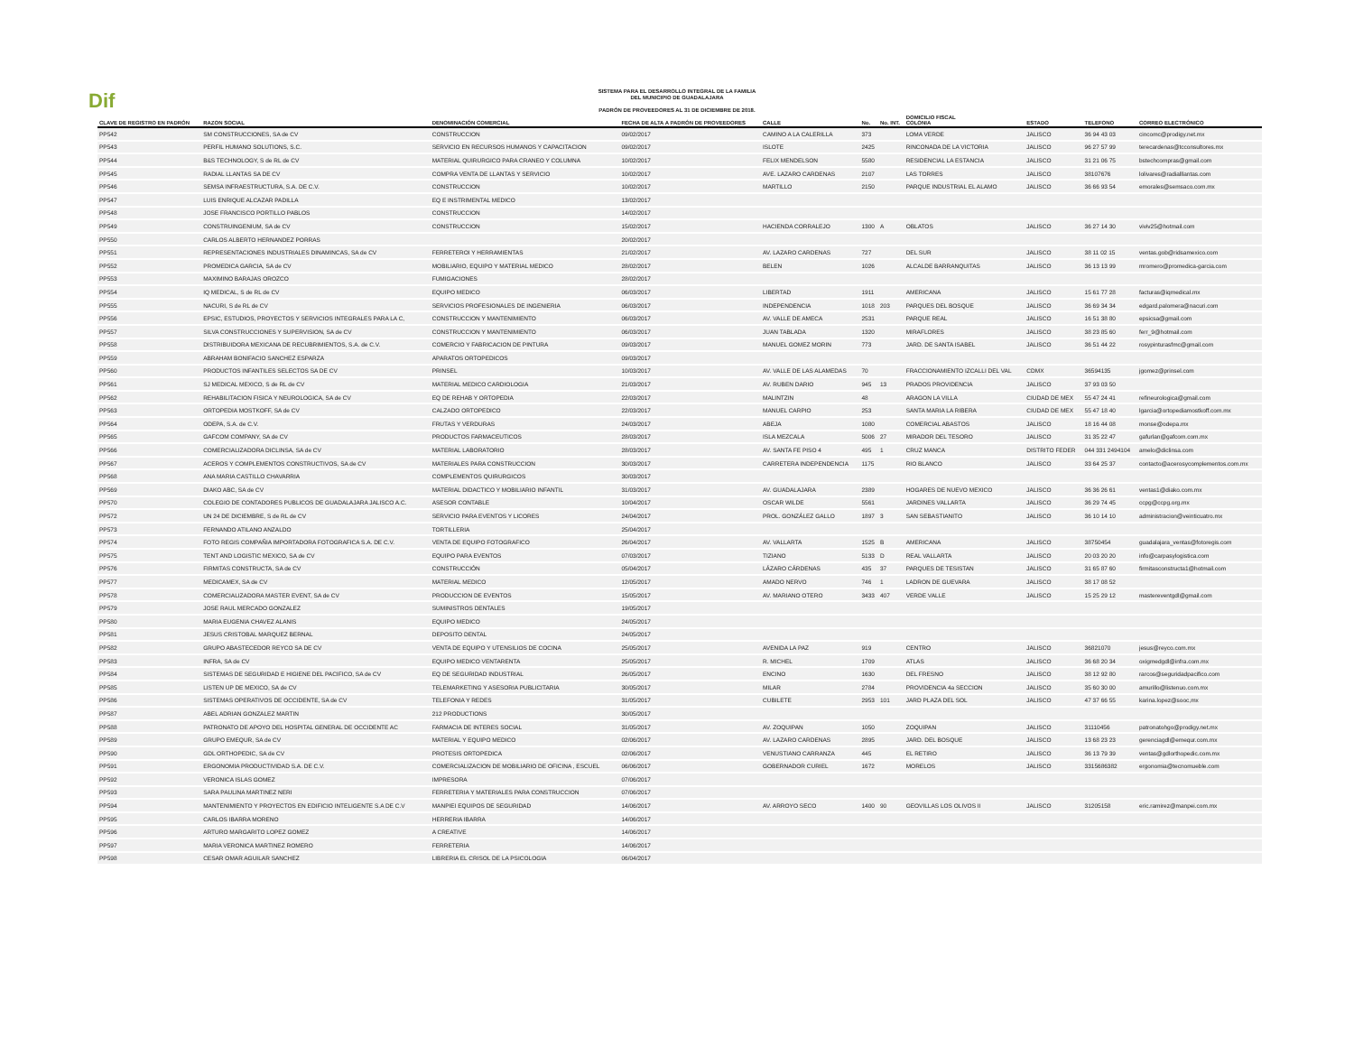Dif
SISTEMA PARA EL DESARROLLO INTEGRAL DE LA FAMILIA
DEL MUNICIPIO DE GUADALAJARA
PADRÓN DE PROVEEDORES AL 31 DE DICIEMBRE DE 2018.
| CLAVE DE REGISTRO EN PADRÓN | RAZON SOCIAL | DENOMINACIÓN COMERCIAL | FECHA DE ALTA A PADRÓN DE PROVEEDORES | CALLE | No. | No. INT. | DOMICILIO FISCAL COLONIA | ESTADO | TELEFONO | CORREO ELECTRÓNICO |
| --- | --- | --- | --- | --- | --- | --- | --- | --- | --- | --- |
| PP542 | SM CONSTRUCCIONES, SA de CV | CONSTRUCCION | 09/02/2017 | CAMINO A LA CALERILLA | 373 | | LOMA VERDE | JALISCO | 36 94 43 03 | cincomc@prodigy.net.mx |
| PP543 | PERFIL HUMANO SOLUTIONS, S.C. | SERVICIO EN RECURSOS HUMANOS Y CAPACITACION | 09/02/2017 | ISLOTE | 2425 | | RINCONADA DE LA VICTORIA | JALISCO | 96 27 57 99 | terecardenas@tcconsultores.mx |
| PP544 | B&S TECHNOLOGY, S de RL de CV | MATERIAL QUIRURGICO PARA CRANEO Y COLUMNA | 10/02/2017 | FELIX MENDELSON | 5580 | | RESIDENCIAL LA ESTANCIA | JALISCO | 31 21 06 75 | bstechcompras@gmail.com |
| PP545 | RADIAL LLANTAS SA DE CV | COMPRA VENTA DE LLANTAS Y SERVICIO | 10/02/2017 | AVE. LAZARO CARDENAS | 2107 | | LAS TORRES | JALISCO | 38107676 | lolivares@radialllantas.com |
| PP546 | SEMSA INFRAESTRUCTURA, S.A. DE C.V. | CONSTRUCCION | 10/02/2017 | MARTILLO | 2150 | | PARQUE INDUSTRIAL EL ALAMO | JALISCO | 36 66 93 54 | emorales@semsaco.com.mx |
| PP547 | LUIS ENRIQUE ALCAZAR PADILLA | EQ E INSTRIMENTAL MEDICO | 13/02/2017 | | | | | | | |
| PP548 | JOSE FRANCISCO PORTILLO PABLOS | CONSTRUCCION | 14/02/2017 | | | | | | | |
| PP549 | CONSTRUINGENIUM, SA de CV | CONSTRUCCION | 15/02/2017 | HACIENDA CORRALEJO | 1300 | A | OBLATOS | JALISCO | 36 27 14 30 | viviv25@hotmail.com |
| PP550 | CARLOS ALBERTO HERNANDEZ PORRAS | | 20/02/2017 | | | | | | | |
| PP551 | REPRESENTACIONES INDUSTRIALES DINAMINCAS, SA de CV | FERRETEROI Y HERRAMIENTAS | 21/02/2017 | AV. LAZARO CARDENAS | 727 | | DEL SUR | JALISCO | 38 11 02 15 | ventas.gob@ridsamexico.com |
| PP552 | PROMEDICA GARCIA, SA de CV | MOBILIARIO, EQUIPO Y MATERIAL MEDICO | 28/02/2017 | BELEN | 1026 | | ALCALDE BARRANQUITAS | JALISCO | 36 13 13 99 | mromero@promedica-garcia.com |
| PP553 | MAXIMINO BARAJAS OROZCO | FUMIGACIONES | 28/02/2017 | | | | | | | |
| PP554 | IQ MEDICAL, S de RL de CV | EQUIPO MEDICO | 06/03/2017 | LIBERTAD | 1911 | | AMERICANA | JALISCO | 15 61 77 28 | facturas@iqmedical.mx |
| PP555 | NACURI, S de RL de CV | SERVICIOS PROFESIONALES DE INGENIERIA | 06/03/2017 | INDEPENDENCIA | 1018 | 203 | PARQUES DEL BOSQUE | JALISCO | 36 69 34 34 | edgard.palomera@nacuri.com |
| PP556 | EPSIC, ESTUDIOS, PROYECTOS Y SERVICIOS INTEGRALES PARA LA C, | CONSTRUCCION Y MANTENIMIENTO | 06/03/2017 | AV. VALLE DE AMECA | 2531 | | PARQUE REAL | JALISCO | 16 51 38 80 | epsicsa@gmail.com |
| PP557 | SILVA CONSTRUCCIONES Y SUPERVISION, SA de CV | CONSTRUCCION Y MANTENIMIENTO | 06/03/2017 | JUAN TABLADA | 1320 | | MIRAFLORES | JALISCO | 38 23 85 60 | ferr_9@hotmail.com |
| PP558 | DISTRIBUIDORA MEXICANA DE RECUBRIMIENTOS, S.A. de C.V. | COMERCIO Y FABRICACION DE PINTURA | 09/03/2017 | MANUEL GOMEZ MORIN | 773 | | JARD. DE SANTA ISABEL | JALISCO | 36 51 44 22 | rosypinturasfmc@gmail.com |
| PP559 | ABRAHAM BONIFACIO SANCHEZ ESPARZA | APARATOS ORTOPEDICOS | 09/03/2017 | | | | | | | |
| PP560 | PRODUCTOS INFANTILES SELECTOS SA DE CV | PRINSEL | 10/03/2017 | AV. VALLE DE LAS ALAMEDAS | 70 | | FRACCIONAMIENTO IZCALLI DEL VAL | CDMX | 36594135 | jgomez@prinsel.com |
| PP561 | SJ MEDICAL MEXICO, S de RL de CV | MATERIAL MEDICO CARDIOLOGIA | 21/03/2017 | AV. RUBEN DARIO | 945 | 13 | PRADOS PROVIDENCIA | JALISCO | 37 93 03 50 | |
| PP562 | REHABILITACION FISICA Y NEUROLOGICA, SA de CV | EQ DE REHAB Y ORTOPEDIA | 22/03/2017 | MALINTZIN | 48 | | ARAGON LA VILLA | CIUDAD DE MEX | 55 47 24 41 | refineurologica@gmail.com |
| PP563 | ORTOPEDIA MOSTKOFF, SA de CV | CALZADO ORTOPEDICO | 22/03/2017 | MANUEL CARPIO | 253 | | SANTA MARIA LA RIBERA | CIUDAD DE MEX | 55 47 18 40 | lgarcia@ortopediamostkoff.com.mx |
| PP564 | ODEPA, S.A. de C.V. | FRUTAS Y VERDURAS | 24/03/2017 | ABEJA | 1080 | | COMERCIAL ABASTOS | JALISCO | 18 16 44 08 | monse@odepa.mx |
| PP565 | GAFCOM COMPANY, SA de CV | PRODUCTOS FARMACEUTICOS | 28/03/2017 | ISLA MEZCALA | 5006 | 27 | MIRADOR DEL TESORO | JALISCO | 31 35 22 47 | gafurlan@gafcom.com.mx |
| PP566 | COMERCIALIZADORA DICLINSA, SA de CV | MATERIAL LABORATORIO | 28/03/2017 | AV. SANTA FE PISO 4 | 495 | 1 | CRUZ MANCA | DISTRITO FEDER | 044 331 2494104 | amelo@diclinsa.com |
| PP567 | ACEROS Y COMPLEMENTOS CONSTRUCTIVOS, SA de CV | MATERIALES PARA CONSTRUCCION | 30/03/2017 | CARRETERA INDEPENDENCIA | 1175 | | RIO BLANCO | JALISCO | 33 64 25 37 | contacto@acerosycomplementos.com.mx |
| PP568 | ANA MARIA CASTILLO CHAVARRIA | COMPLEMENTOS QUIRURGICOS | 30/03/2017 | | | | | | | |
| PP569 | DIAKO ABC, SA de CV | MATERIAL DIDACTICO Y MOBILIARIO INFANTIL | 31/03/2017 | AV. GUADALAJARA | 2389 | | HOGARES DE NUEVO MEXICO | JALISCO | 36 36 26 61 | ventas1@diako.com.mx |
| PP570 | COLEGIO DE CONTADORES PUBLICOS DE GUADALAJARA JALISCO A.C. | ASESOR CONTABLE | 10/04/2017 | OSCAR WILDE | 5561 | | JARDINES VALLARTA | JALISCO | 36 29 74 45 | ccpg@ccpg.org.mx |
| PP572 | UN 24 DE DICIEMBRE, S de RL de CV | SERVICIO PARA EVENTOS Y LICORES | 24/04/2017 | PROL. GONZÁLEZ GALLO | 1897 | 3 | SAN SEBASTIANITO | JALISCO | 36 10 14 10 | administracion@veinticuatro.mx |
| PP573 | FERNANDO ATILANO ANZALDO | TORTILLERIA | 25/04/2017 | | | | | | | |
| PP574 | FOTO REGIS COMPAÑIA IMPORTADORA FOTOGRAFICA S.A. DE C.V. | VENTA DE EQUIPO FOTOGRAFICO | 26/04/2017 | AV. VALLARTA | 1525 | B | AMERICANA | JALISCO | 38750454 | guadalajara_ventas@fotoregis.com |
| PP575 | TENT AND LOGISTIC MEXICO, SA de CV | EQUIPO PARA EVENTOS | 07/03/2017 | TIZIANO | 5133 | D | REAL VALLARTA | JALISCO | 20 03 20 20 | info@carpasylogistica.com |
| PP576 | FIRMITAS CONSTRUCTA, SA de CV | CONSTRUCCIÓN | 05/04/2017 | LÁZARO CÁRDENAS | 435 | 37 | PARQUES DE TESISTAN | JALISCO | 31 65 87 60 | firmitasconstructa1@hotmail.com |
| PP577 | MEDICAMEX, SA de CV | MATERIAL MEDICO | 12/05/2017 | AMADO NERVO | 746 | 1 | LADRON DE GUEVARA | JALISCO | 38 17 08 52 | |
| PP578 | COMERCIALIZADORA MASTER EVENT, SA de CV | PRODUCCION DE EVENTOS | 15/05/2017 | AV. MARIANO OTERO | 3433 | 407 | VERDE VALLE | JALISCO | 15 25 29 12 | mastereventgdl@gmail.com |
| PP579 | JOSE RAUL MERCADO GONZALEZ | SUMINISTROS DENTALES | 19/05/2017 | | | | | | | |
| PP580 | MARIA EUGENIA CHAVEZ ALANIS | EQUIPO MEDICO | 24/05/2017 | | | | | | | |
| PP581 | JESUS CRISTOBAL MARQUEZ BERNAL | DEPOSITO DENTAL | 24/05/2017 | | | | | | | |
| PP582 | GRUPO ABASTECEDOR REYCO SA DE CV | VENTA DE EQUIPO Y UTENSILIOS DE COCINA | 25/05/2017 | AVENIDA LA PAZ | 919 | | CENTRO | JALISCO | 36821070 | jesus@reyco.com.mx |
| PP583 | INFRA, SA de CV | EQUIPO MEDICO VENTARENTA | 25/05/2017 | R. MICHEL | 1709 | | ATLAS | JALISCO | 36 68 20 34 | oxigmedgdl@infra.com.mx |
| PP584 | SISTEMAS DE SEGURIDAD E HIGIENE DEL PACIFICO, SA de CV | EQ DE SEGURIDAD INDUSTRIAL | 26/05/2017 | ENCINO | 1630 | | DEL FRESNO | JALISCO | 38 12 92 80 | rarcos@seguridadpacifico.com |
| PP585 | LISTEN UP DE MEXICO, SA de CV | TELEMARKETING Y ASESORIA PUBLICITARIA | 30/05/2017 | MILAR | 2784 | | PROVIDENCIA 4a SECCION | JALISCO | 35 60 30 00 | amurillo@listenuo.com.mx |
| PP586 | SISTEMAS OPERATIVOS DE OCCIDENTE, SA de CV | TELEFONIA Y REDES | 31/05/2017 | CUBILETE | 2953 | 101 | JARD PLAZA DEL SOL | JALISCO | 47 37 66 55 | karina.lopez@sooc,mx |
| PP587 | ABEL ADRIAN GONZALEZ MARTIN | 212 PRODUCTIONS | 30/05/2017 | | | | | | | |
| PP588 | PATRONATO DE APOYO DEL HOSPITAL GENERAL DE OCCIDENTE AC | FARMACIA DE INTERES SOCIAL | 31/05/2017 | AV. ZOQUIPAN | 1050 | | ZOQUIPAN | JALISCO | 31110456 | patronatohgo@prodigy.net.mx |
| PP589 | GRUPO EMEQUR, SA de CV | MATERIAL Y EQUIPO MEDICO | 02/06/2017 | AV. LAZARO CARDENAS | 2895 | | JARD. DEL BOSQUE | JALISCO | 13 68 23 23 | gerenciagdl@emequr.com.mx |
| PP590 | GDL ORTHOPEDIC, SA de CV | PROTESIS ORTOPEDICA | 02/06/2017 | VENUSTIANO CARRANZA | 445 | | EL RETIRO | JALISCO | 36 13 79 39 | ventas@gdlorthopedic.com.mx |
| PP591 | ERGONOMIA PRODUCTIVIDAD S.A. DE C.V. | COMERCIALIZACION DE MOBILIARIO DE OFICINA , ESCUEL | 06/06/2017 | GOBERNADOR CURIEL | 1672 | | MORELOS | JALISCO | 3315686382 | ergonomia@tecnomueble.com |
| PP592 | VERONICA ISLAS GOMEZ | IMPRESORA | 07/06/2017 | | | | | | | |
| PP593 | SARA PAULINA MARTINEZ NERI | FERRETERIA Y MATERIALES PARA CONSTRUCCION | 07/06/2017 | | | | | | | |
| PP594 | MANTENIMIENTO Y PROYECTOS EN EDIFICIO INTELIGENTE S.A DE C.V | MANPIEI EQUIPOS DE SEGURIDAD | 14/06/2017 | AV. ARROYO SECO | 1400 | 90 | GEOVILLAS LOS OLIVOS II | JALISCO | 31205158 | eric.ramirez@manpei.com.mx |
| PP595 | CARLOS IBARRA MORENO | HERRERIA IBARRA | 14/06/2017 | | | | | | | |
| PP596 | ARTURO MARGARITO LOPEZ GOMEZ | A CREATIVE | 14/06/2017 | | | | | | | |
| PP597 | MARIA VERONICA MARTINEZ ROMERO | FERRETERIA | 14/06/2017 | | | | | | | |
| PP598 | CESAR OMAR AGUILAR SANCHEZ | LIBRERIA EL CRISOL DE LA PSICOLOGIA | 06/04/2017 | | | | | | | |